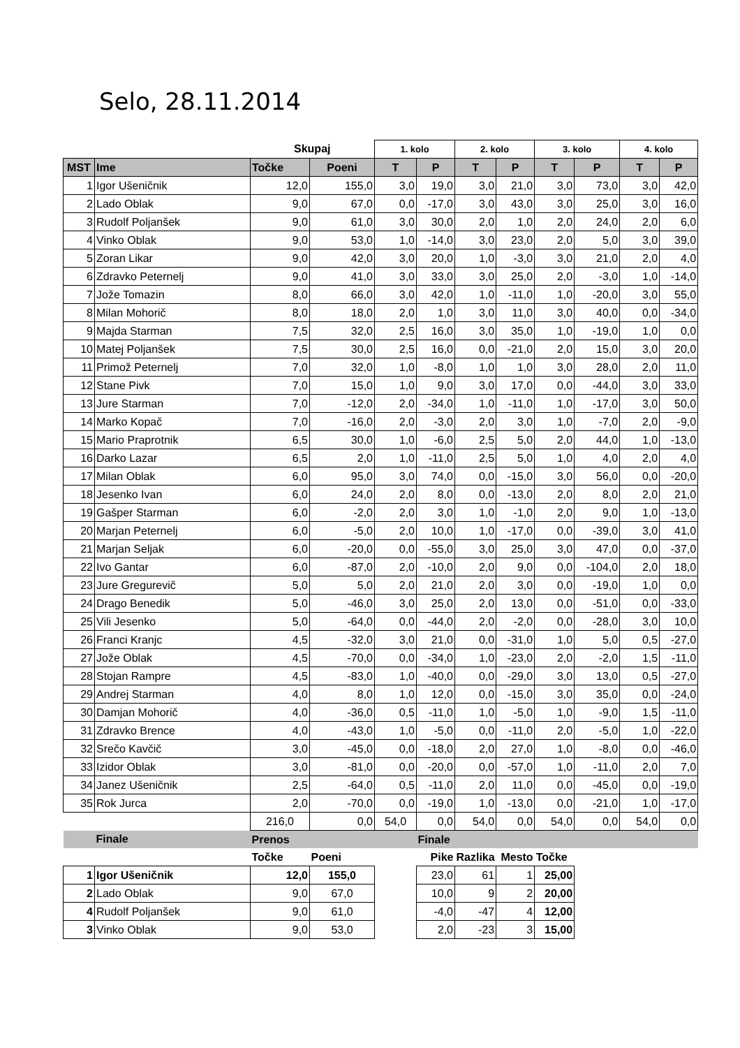Selo, 28.11.2014
| | | Skupaj | | 1. kolo | | 2. kolo | | 3. kolo | | 4. kolo | |
| --- | --- | --- | --- | --- | --- | --- | --- | --- | --- | --- | --- |
| MST | Ime | Točke | Poeni | T | P | T | P | T | P | T | P |
| 1 | Igor Ušeničnik | 12,0 | 155,0 | 3,0 | 19,0 | 3,0 | 21,0 | 3,0 | 73,0 | 3,0 | 42,0 |
| 2 | Lado Oblak | 9,0 | 67,0 | 0,0 | -17,0 | 3,0 | 43,0 | 3,0 | 25,0 | 3,0 | 16,0 |
| 3 | Rudolf Poljanšek | 9,0 | 61,0 | 3,0 | 30,0 | 2,0 | 1,0 | 2,0 | 24,0 | 2,0 | 6,0 |
| 4 | Vinko Oblak | 9,0 | 53,0 | 1,0 | -14,0 | 3,0 | 23,0 | 2,0 | 5,0 | 3,0 | 39,0 |
| 5 | Zoran Likar | 9,0 | 42,0 | 3,0 | 20,0 | 1,0 | -3,0 | 3,0 | 21,0 | 2,0 | 4,0 |
| 6 | Zdravko Peternelj | 9,0 | 41,0 | 3,0 | 33,0 | 3,0 | 25,0 | 2,0 | -3,0 | 1,0 | -14,0 |
| 7 | Jože Tomazin | 8,0 | 66,0 | 3,0 | 42,0 | 1,0 | -11,0 | 1,0 | -20,0 | 3,0 | 55,0 |
| 8 | Milan Mohorič | 8,0 | 18,0 | 2,0 | 1,0 | 3,0 | 11,0 | 3,0 | 40,0 | 0,0 | -34,0 |
| 9 | Majda Starman | 7,5 | 32,0 | 2,5 | 16,0 | 3,0 | 35,0 | 1,0 | -19,0 | 1,0 | 0,0 |
| 10 | Matej Poljanšek | 7,5 | 30,0 | 2,5 | 16,0 | 0,0 | -21,0 | 2,0 | 15,0 | 3,0 | 20,0 |
| 11 | Primož Peternelj | 7,0 | 32,0 | 1,0 | -8,0 | 1,0 | 1,0 | 3,0 | 28,0 | 2,0 | 11,0 |
| 12 | Stane Pivk | 7,0 | 15,0 | 1,0 | 9,0 | 3,0 | 17,0 | 0,0 | -44,0 | 3,0 | 33,0 |
| 13 | Jure Starman | 7,0 | -12,0 | 2,0 | -34,0 | 1,0 | -11,0 | 1,0 | -17,0 | 3,0 | 50,0 |
| 14 | Marko Kopač | 7,0 | -16,0 | 2,0 | -3,0 | 2,0 | 3,0 | 1,0 | -7,0 | 2,0 | -9,0 |
| 15 | Mario Praprotnik | 6,5 | 30,0 | 1,0 | -6,0 | 2,5 | 5,0 | 2,0 | 44,0 | 1,0 | -13,0 |
| 16 | Darko Lazar | 6,5 | 2,0 | 1,0 | -11,0 | 2,5 | 5,0 | 1,0 | 4,0 | 2,0 | 4,0 |
| 17 | Milan Oblak | 6,0 | 95,0 | 3,0 | 74,0 | 0,0 | -15,0 | 3,0 | 56,0 | 0,0 | -20,0 |
| 18 | Jesenko Ivan | 6,0 | 24,0 | 2,0 | 8,0 | 0,0 | -13,0 | 2,0 | 8,0 | 2,0 | 21,0 |
| 19 | Gašper Starman | 6,0 | -2,0 | 2,0 | 3,0 | 1,0 | -1,0 | 2,0 | 9,0 | 1,0 | -13,0 |
| 20 | Marjan Peternelj | 6,0 | -5,0 | 2,0 | 10,0 | 1,0 | -17,0 | 0,0 | -39,0 | 3,0 | 41,0 |
| 21 | Marjan Seljak | 6,0 | -20,0 | 0,0 | -55,0 | 3,0 | 25,0 | 3,0 | 47,0 | 0,0 | -37,0 |
| 22 | Ivo Gantar | 6,0 | -87,0 | 2,0 | -10,0 | 2,0 | 9,0 | 0,0 | -104,0 | 2,0 | 18,0 |
| 23 | Jure Gregurevič | 5,0 | 5,0 | 2,0 | 21,0 | 2,0 | 3,0 | 0,0 | -19,0 | 1,0 | 0,0 |
| 24 | Drago Benedik | 5,0 | -46,0 | 3,0 | 25,0 | 2,0 | 13,0 | 0,0 | -51,0 | 0,0 | -33,0 |
| 25 | Vili Jesenko | 5,0 | -64,0 | 0,0 | -44,0 | 2,0 | -2,0 | 0,0 | -28,0 | 3,0 | 10,0 |
| 26 | Franci Kranjc | 4,5 | -32,0 | 3,0 | 21,0 | 0,0 | -31,0 | 1,0 | 5,0 | 0,5 | -27,0 |
| 27 | Jože Oblak | 4,5 | -70,0 | 0,0 | -34,0 | 1,0 | -23,0 | 2,0 | -2,0 | 1,5 | -11,0 |
| 28 | Stojan Rampre | 4,5 | -83,0 | 1,0 | -40,0 | 0,0 | -29,0 | 3,0 | 13,0 | 0,5 | -27,0 |
| 29 | Andrej Starman | 4,0 | 8,0 | 1,0 | 12,0 | 0,0 | -15,0 | 3,0 | 35,0 | 0,0 | -24,0 |
| 30 | Damjan Mohorič | 4,0 | -36,0 | 0,5 | -11,0 | 1,0 | -5,0 | 1,0 | -9,0 | 1,5 | -11,0 |
| 31 | Zdravko Brence | 4,0 | -43,0 | 1,0 | -5,0 | 0,0 | -11,0 | 2,0 | -5,0 | 1,0 | -22,0 |
| 32 | Srečo Kavčič | 3,0 | -45,0 | 0,0 | -18,0 | 2,0 | 27,0 | 1,0 | -8,0 | 0,0 | -46,0 |
| 33 | Izidor Oblak | 3,0 | -81,0 | 0,0 | -20,0 | 0,0 | -57,0 | 1,0 | -11,0 | 2,0 | 7,0 |
| 34 | Janez Ušeničnik | 2,5 | -64,0 | 0,5 | -11,0 | 2,0 | 11,0 | 0,0 | -45,0 | 0,0 | -19,0 |
| 35 | Rok Jurca | 2,0 | -70,0 | 0,0 | -19,0 | 1,0 | -13,0 | 0,0 | -21,0 | 1,0 | -17,0 |
| | | 216,0 | 0,0 | 54,0 | 0,0 | 54,0 | 0,0 | 54,0 | 0,0 | 54,0 | 0,0 |
| | Finale | Prenos | | | Finale | | | | | | |
| | | Točke | Poeni | | Pike | Razlika | Mesto | Točke | | | |
| 1 | Igor Ušeničnik | 12,0 | 155,0 | | 23,0 | 61 | 1 | 25,00 | | | |
| 2 | Lado Oblak | 9,0 | 67,0 | | 10,0 | 9 | 2 | 20,00 | | | |
| 4 | Rudolf Poljanšek | 9,0 | 61,0 | | -4,0 | -47 | 4 | 12,00 | | | |
| 3 | Vinko Oblak | 9,0 | 53,0 | | 2,0 | -23 | 3 | 15,00 | | | |